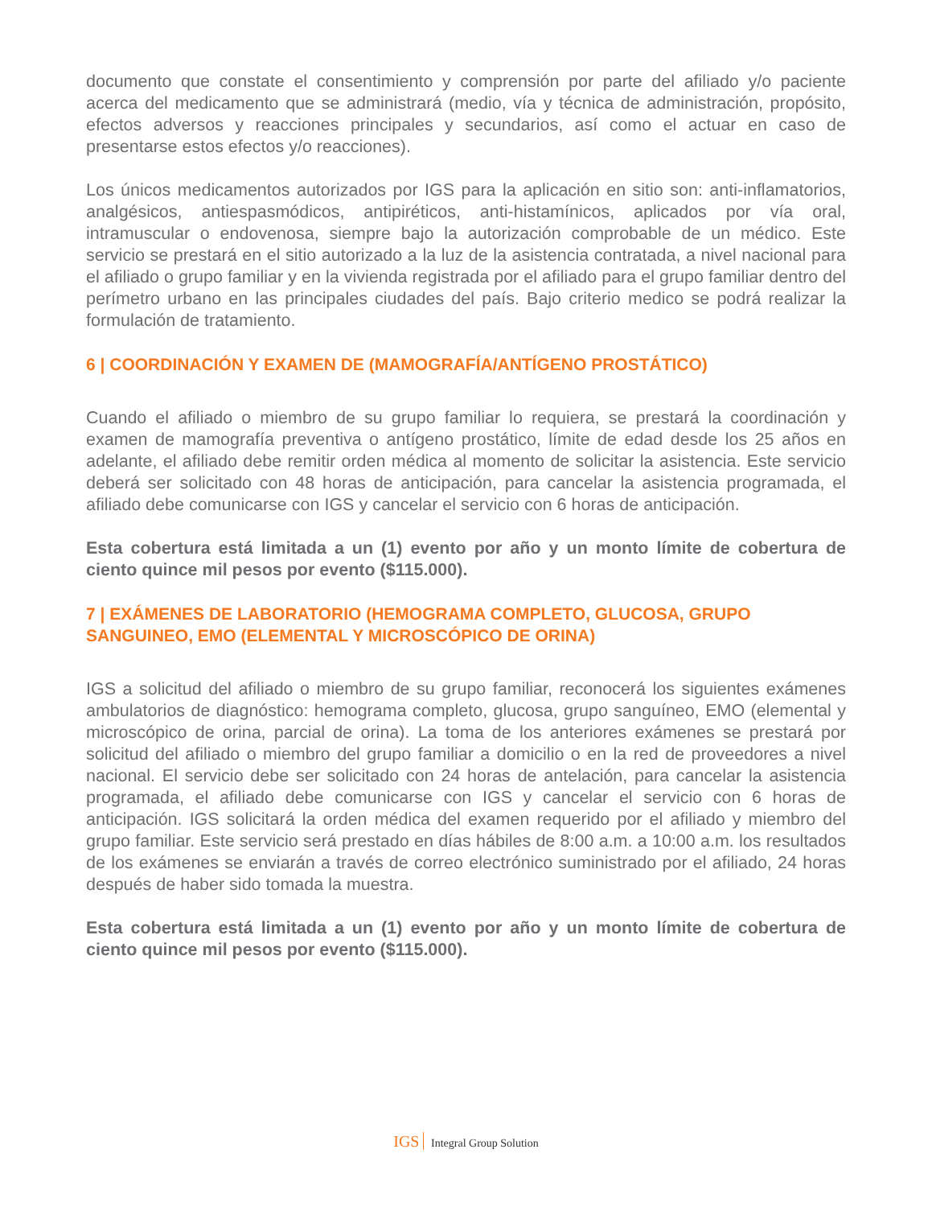documento que constate el consentimiento y comprensión por parte del afiliado y/o paciente acerca del medicamento que se administrará (medio, vía y técnica de administración, propósito, efectos adversos y reacciones principales y secundarios, así como el actuar en caso de presentarse estos efectos y/o reacciones).
Los únicos medicamentos autorizados por IGS para la aplicación en sitio son: anti-inflamatorios, analgésicos, antiespasmódicos, antipiréticos, anti-histamínicos, aplicados por vía oral, intramuscular o endovenosa, siempre bajo la autorización comprobable de un médico. Este servicio se prestará en el sitio autorizado a la luz de la asistencia contratada, a nivel nacional para el afiliado o grupo familiar y en la vivienda registrada por el afiliado para el grupo familiar dentro del perímetro urbano en las principales ciudades del país. Bajo criterio medico se podrá realizar la formulación de tratamiento.
6 | COORDINACIÓN Y EXAMEN DE (MAMOGRAFÍA/ANTÍGENO PROSTÁTICO)
Cuando el afiliado o miembro de su grupo familiar lo requiera, se prestará la coordinación y examen de mamografía preventiva o antígeno prostático, límite de edad desde los 25 años en adelante, el afiliado debe remitir orden médica al momento de solicitar la asistencia. Este servicio deberá ser solicitado con 48 horas de anticipación, para cancelar la asistencia programada, el afiliado debe comunicarse con IGS y cancelar el servicio con 6 horas de anticipación.
Esta cobertura está limitada a un (1) evento por año y un monto límite de cobertura de ciento quince mil pesos por evento ($115.000).
7 | EXÁMENES DE LABORATORIO (HEMOGRAMA COMPLETO, GLUCOSA, GRUPO SANGUINEO, EMO (ELEMENTAL Y MICROSCÓPICO DE ORINA)
IGS a solicitud del afiliado o miembro de su grupo familiar, reconocerá los siguientes exámenes ambulatorios de diagnóstico: hemograma completo, glucosa, grupo sanguíneo, EMO (elemental y microscópico de orina, parcial de orina). La toma de los anteriores exámenes se prestará por solicitud del afiliado o miembro del grupo familiar a domicilio o en la red de proveedores a nivel nacional. El servicio debe ser solicitado con 24 horas de antelación, para cancelar la asistencia programada, el afiliado debe comunicarse con IGS y cancelar el servicio con 6 horas de anticipación. IGS solicitará la orden médica del examen requerido por el afiliado y miembro del grupo familiar. Este servicio será prestado en días hábiles de 8:00 a.m. a 10:00 a.m. los resultados de los exámenes se enviarán a través de correo electrónico suministrado por el afiliado, 24 horas después de haber sido tomada la muestra.
Esta cobertura está limitada a un (1) evento por año y un monto límite de cobertura de ciento quince mil pesos por evento ($115.000).
IGS Integral Group Solution